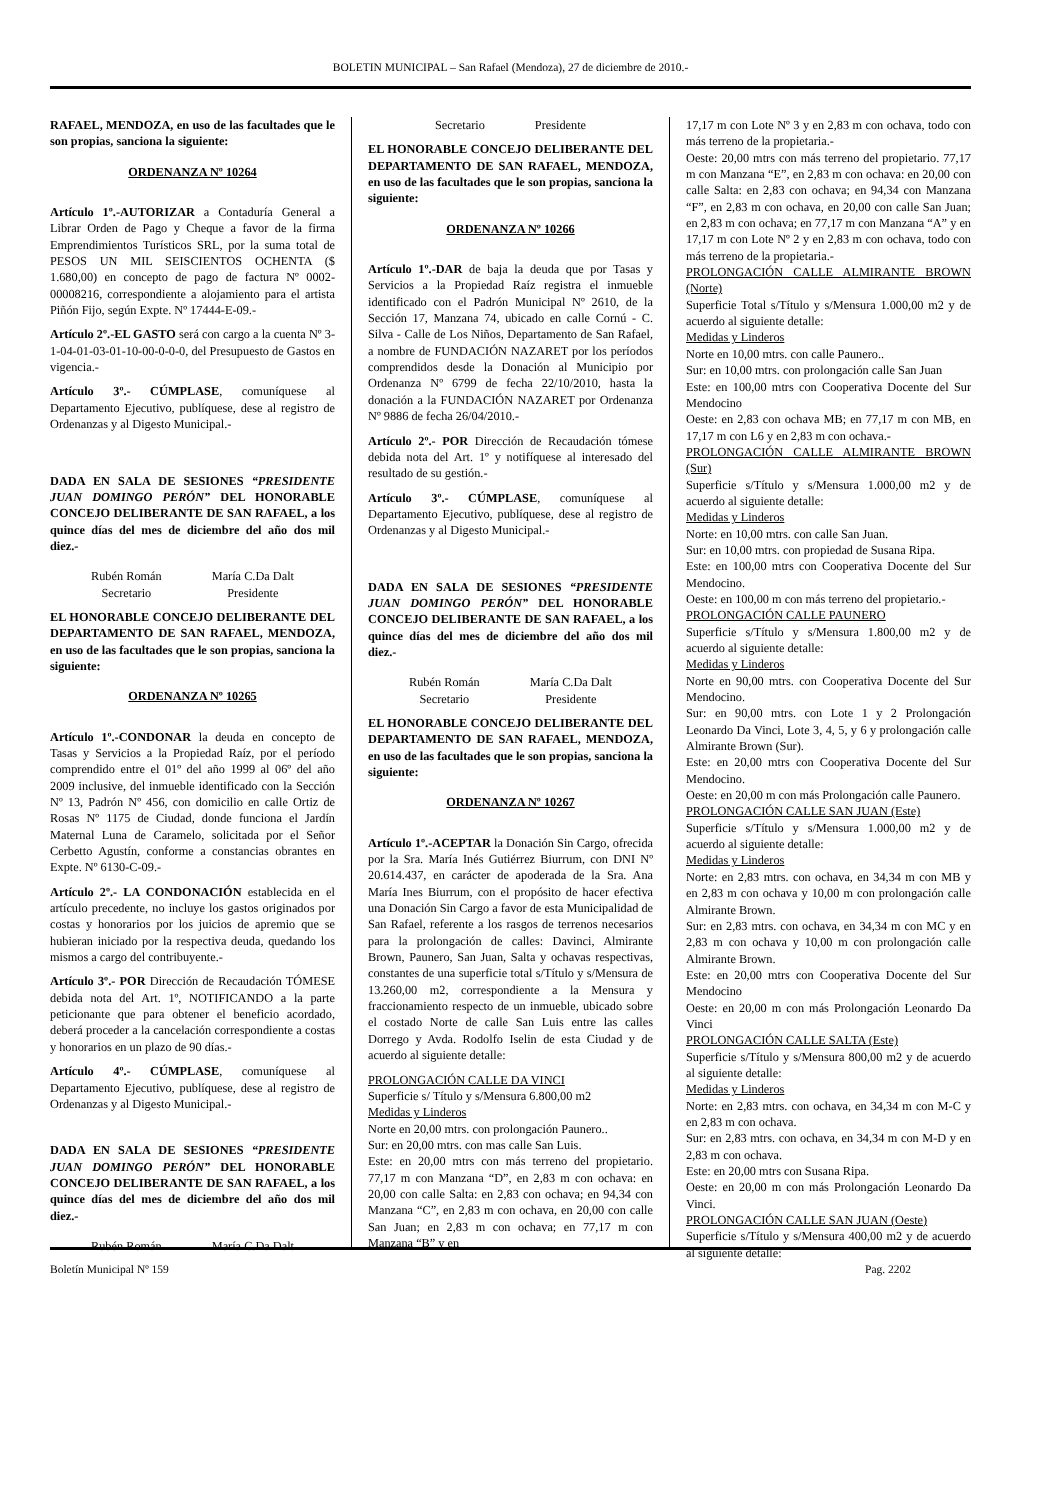BOLETIN MUNICIPAL – San Rafael (Mendoza), 27 de diciembre de 2010.-
RAFAEL, MENDOZA, en uso de las facultades que le son propias, sanciona la siguiente:
ORDENANZA Nº 10264
Artículo 1º.-AUTORIZAR a Contaduría General a Librar Orden de Pago y Cheque a favor de la firma Emprendimientos Turísticos SRL, por la suma total de PESOS UN MIL SEISCIENTOS OCHENTA ($ 1.680,00) en concepto de pago de factura Nº 0002-00008216, correspondiente a alojamiento para el artista Piñón Fijo, según Expte. Nº 17444-E-09.-
Artículo 2º.-EL GASTO será con cargo a la cuenta Nº 3-1-04-01-03-01-10-00-0-0-0, del Presupuesto de Gastos en vigencia.-
Artículo 3º.- CÚMPLASE, comuníquese al Departamento Ejecutivo, publíquese, dese al registro de Ordenanzas y al Digesto Municipal.-
DADA EN SALA DE SESIONES “PRESIDENTE JUAN DOMINGO PERÓN” DEL HONORABLE CONCEJO DELIBERANTE DE SAN RAFAEL, a los quince días del mes de diciembre del año dos mil diez.-
Rubén Román
Secretario
María C.Da Dalt
Presidente
EL HONORABLE CONCEJO DELIBERANTE DEL DEPARTAMENTO DE SAN RAFAEL, MENDOZA, en uso de las facultades que le son propias, sanciona la siguiente:
ORDENANZA Nº 10265
Artículo 1º.-CONDONAR la deuda en concepto de Tasas y Servicios a la Propiedad Raíz, por el período comprendido entre el 01º del año 1999 al 06º del año 2009 inclusive, del inmueble identificado con la Sección Nº 13, Padrón Nº 456, con domicilio en calle Ortiz de Rosas Nº 1175 de Ciudad, donde funciona el Jardín Maternal Luna de Caramelo, solicitada por el Señor Cerbetto Agustín, conforme a constancias obrantes en Expte. Nº 6130-C-09.-
Artículo 2º.- LA CONDONACIÓN establecida en el artículo precedente, no incluye los gastos originados por costas y honorarios por los juicios de apremio que se hubieran iniciado por la respectiva deuda, quedando los mismos a cargo del contribuyente.-
Artículo 3º.- POR Dirección de Recaudación TÓMESE debida nota del Art. 1º, NOTIFICANDO a la parte peticionante que para obtener el beneficio acordado, deberá proceder a la cancelación correspondiente a costas y honorarios en un plazo de 90 días.-
Artículo 4º.- CÚMPLASE, comuníquese al Departamento Ejecutivo, publíquese, dese al registro de Ordenanzas y al Digesto Municipal.-
DADA EN SALA DE SESIONES “PRESIDENTE JUAN DOMINGO PERÓN” DEL HONORABLE CONCEJO DELIBERANTE DE SAN RAFAEL, a los quince días del mes de diciembre del año dos mil diez.-
Rubén Román María C.Da Dalt
Secretario Presidente
EL HONORABLE CONCEJO DELIBERANTE DEL DEPARTAMENTO DE SAN RAFAEL, MENDOZA, en uso de las facultades que le son propias, sanciona la siguiente:
ORDENANZA Nº 10266
Artículo 1º.-DAR de baja la deuda que por Tasas y Servicios a la Propiedad Raíz registra el inmueble identificado con el Padrón Municipal Nº 2610, de la Sección 17, Manzana 74, ubicado en calle Cornú - C. Silva - Calle de Los Niños, Departamento de San Rafael, a nombre de FUNDACIÓN NAZARET por los períodos comprendidos desde la Donación al Municipio por Ordenanza Nº 6799 de fecha 22/10/2010, hasta la donación a la FUNDACIÓN NAZARET por Ordenanza Nº 9886 de fecha 26/04/2010.-
Artículo 2º.- POR Dirección de Recaudación tómese debida nota del Art. 1º y notifíquese al interesado del resultado de su gestión.-
Artículo 3º.- CÚMPLASE, comuníquese al Departamento Ejecutivo, publíquese, dese al registro de Ordenanzas y al Digesto Municipal.-
DADA EN SALA DE SESIONES “PRESIDENTE JUAN DOMINGO PERÓN” DEL HONORABLE CONCEJO DELIBERANTE DE SAN RAFAEL, a los quince días del mes de diciembre del año dos mil diez.-
Rubén Román
Secretario
María C.Da Dalt
Presidente
EL HONORABLE CONCEJO DELIBERANTE DEL DEPARTAMENTO DE SAN RAFAEL, MENDOZA, en uso de las facultades que le son propias, sanciona la siguiente:
ORDENANZA Nº 10267
Artículo 1º.-ACEPTAR la Donación Sin Cargo, ofrecida por la Sra. María Inés Gutiérrez Biurrum, con DNI Nº 20.614.437, en carácter de apoderada de la Sra. Ana María Ines Biurrum, con el propósito de hacer efectiva una Donación Sin Cargo a favor de esta Municipalidad de San Rafael, referente a los rasgos de terrenos necesarios para la prolongación de calles: Davinci, Almirante Brown, Paunero, San Juan, Salta y ochavas respectivas, constantes de una superficie total s/Título y s/Mensura de 13.260,00 m2, correspondiente a la Mensura y fraccionamiento respecto de un inmueble, ubicado sobre el costado Norte de calle San Luis entre las calles Dorrego y Avda. Rodolfo Iselin de esta Ciudad y de acuerdo al siguiente detalle:
PROLONGACIÓN CALLE DA VINCI
Superficie s/ Título y s/Mensura 6.800,00 m2
Medidas y Linderos
Norte en 20,00 mtrs. con prolongación Paunero..
Sur: en 20,00 mtrs. con mas calle San Luis.
Este: en 20,00 mtrs con más terreno del propietario. 77,17 m con Manzana “D”, en 2,83 m con ochava: en 20,00 con calle Salta: en 2,83 con ochava; en 94,34 con Manzana “C”, en 2,83 m con ochava, en 20,00 con calle San Juan; en 2,83 m con ochava; en 77,17 m con Manzana “B” y en
17,17 m con Lote Nº 3 y en 2,83 m con ochava, todo con más terreno de la propietaria.-
Oeste: 20,00 mtrs con más terreno del propietario. 77,17 m con Manzana “E”, en 2,83 m con ochava: en 20,00 con calle Salta: en 2,83 con ochava; en 94,34 con Manzana “F”, en 2,83 m con ochava, en 20,00 con calle San Juan; en 2,83 m con ochava; en 77,17 m con Manzana “A” y en 17,17 m con Lote Nº 2 y en 2,83 m con ochava, todo con más terreno de la propietaria.-
PROLONGACIÓN CALLE ALMIRANTE BROWN (Norte)
Superficie Total s/Título y s/Mensura 1.000,00 m2 y de acuerdo al siguiente detalle:
Medidas y Linderos
Norte en 10,00 mtrs. con calle Paunero..
Sur: en 10,00 mtrs. con prolongación calle San Juan
Este: en 100,00 mtrs con Cooperativa Docente del Sur Mendocino
Oeste: en 2,83 con ochava MB; en 77,17 m con MB, en 17,17 m con L6 y en 2,83 m con ochava.-
PROLONGACIÓN CALLE ALMIRANTE BROWN (Sur)
Superficie s/Título y s/Mensura 1.000,00 m2 y de acuerdo al siguiente detalle:
Medidas y Linderos
Norte: en 10,00 mtrs. con calle San Juan.
Sur: en 10,00 mtrs. con propiedad de Susana Ripa.
Este: en 100,00 mtrs con Cooperativa Docente del Sur Mendocino.
Oeste: en 100,00 m con más terreno del propietario.-
PROLONGACIÓN CALLE PAUNERO
Superficie s/Título y s/Mensura 1.800,00 m2 y de acuerdo al siguiente detalle:
Medidas y Linderos
Norte en 90,00 mtrs. con Cooperativa Docente del Sur Mendocino.
Sur: en 90,00 mtrs. con Lote 1 y 2 Prolongación Leonardo Da Vinci, Lote 3, 4, 5, y 6 y prolongación calle Almirante Brown (Sur).
Este: en 20,00 mtrs con Cooperativa Docente del Sur Mendocino.
Oeste: en 20,00 m con más Prolongación calle Paunero.
PROLONGACIÓN CALLE SAN JUAN (Este)
Superficie s/Título y s/Mensura 1.000,00 m2 y de acuerdo al siguiente detalle:
Medidas y Linderos
Norte: en 2,83 mtrs. con ochava, en 34,34 m con MB y en 2,83 m con ochava y 10,00 m con prolongación calle Almirante Brown.
Sur: en 2,83 mtrs. con ochava, en 34,34 m con MC y en 2,83 m con ochava y 10,00 m con prolongación calle Almirante Brown.
Este: en 20,00 mtrs con Cooperativa Docente del Sur Mendocino
Oeste: en 20,00 m con más Prolongación Leonardo Da Vinci
PROLONGACIÓN CALLE SALTA (Este)
Superficie s/Título y s/Mensura 800,00 m2 y de acuerdo al siguiente detalle:
Medidas y Linderos
Norte: en 2,83 mtrs. con ochava, en 34,34 m con M-C y en 2,83 m con ochava.
Sur: en 2,83 mtrs. con ochava, en 34,34 m con M-D y en 2,83 m con ochava.
Este: en 20,00 mtrs con Susana Ripa.
Oeste: en 20,00 m con más Prolongación Leonardo Da Vinci.
PROLONGACIÓN CALLE SAN JUAN (Oeste)
Superficie s/Título y s/Mensura 400,00 m2 y de acuerdo al siguiente detalle:
Boletín Municipal Nº 159 Pag. 2202